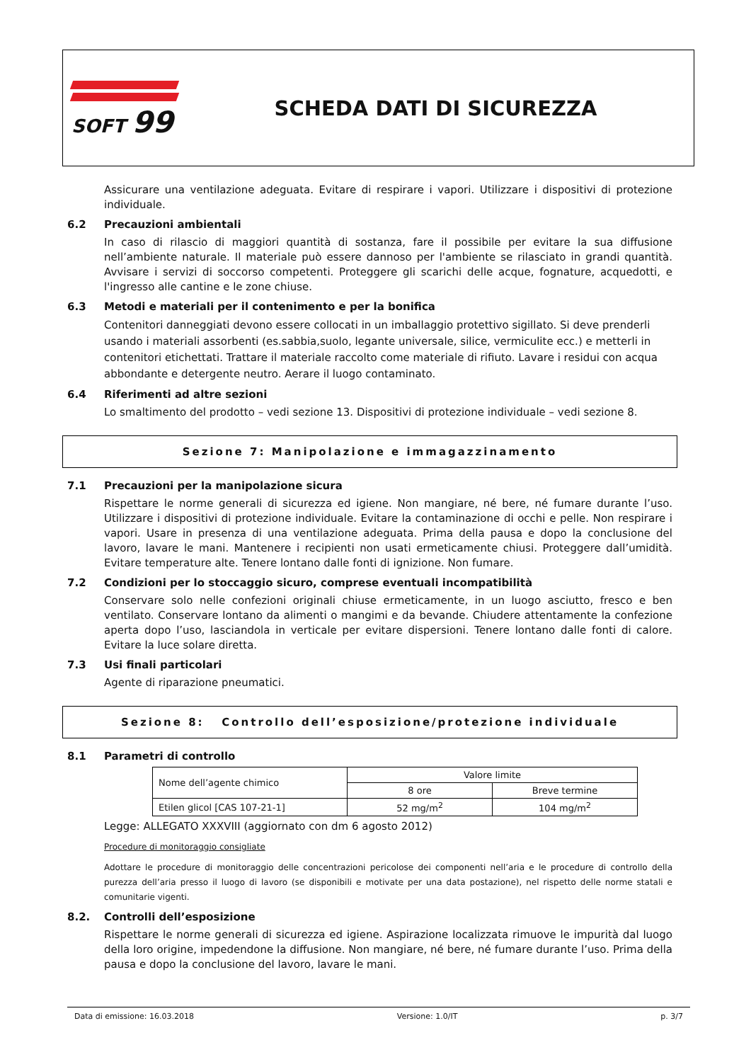SOFT 99
SCHEDA DATI DI SICUREZZA
Assicurare una ventilazione adeguata. Evitare di respirare i vapori. Utilizzare i dispositivi di protezione individuale.
6.2 Precauzioni ambientali
In caso di rilascio di maggiori quantità di sostanza, fare il possibile per evitare la sua diffusione nell’ambiente naturale. Il materiale può essere dannoso per l'ambiente se rilasciato in grandi quantità. Avvisare i servizi di soccorso competenti. Proteggere gli scarichi delle acque, fognature, acquedotti, e l'ingresso alle cantine e le zone chiuse.
6.3 Metodi e materiali per il contenimento e per la bonifica
Contenitori danneggiati devono essere collocati in un imballaggio protettivo sigillato. Si deve prenderli usando i materiali assorbenti (es.sabbia,suolo, legante universale, silice, vermiculite ecc.) e metterli in contenitori etichettati. Trattare il materiale raccolto come materiale di rifiuto. Lavare i residui con acqua abbondante e detergente neutro. Aerare il luogo contaminato.
6.4 Riferimenti ad altre sezioni
Lo smaltimento del prodotto – vedi sezione 13. Dispositivi di protezione individuale – vedi sezione 8.
Sezione 7: Manipolazione e immagazzinamento
7.1 Precauzioni per la manipolazione sicura
Rispettare le norme generali di sicurezza ed igiene. Non mangiare, né bere, né fumare durante l’uso. Utilizzare i dispositivi di protezione individuale. Evitare la contaminazione di occhi e pelle. Non respirare i vapori. Usare in presenza di una ventilazione adeguata. Prima della pausa e dopo la conclusione del lavoro, lavare le mani. Mantenere i recipienti non usati ermeticamente chiusi. Proteggere dall’umidità. Evitare temperature alte. Tenere lontano dalle fonti di ignizione. Non fumare.
7.2 Condizioni per lo stoccaggio sicuro, comprese eventuali incompatibilità
Conservare solo nelle confezioni originali chiuse ermeticamente, in un luogo asciutto, fresco e ben ventilato. Conservare lontano da alimenti o mangimi e da bevande. Chiudere attentamente la confezione aperta dopo l’uso, lasciandola in verticale per evitare dispersioni. Tenere lontano dalle fonti di calore. Evitare la luce solare diretta.
7.3 Usi finali particolari
Agente di riparazione pneumatici.
Sezione 8: Controllo dell’esposizione/protezione individuale
8.1 Parametri di controllo
| Nome dell’agente chimico | Valore limite | |
| --- | --- | --- |
| | 8 ore | Breve termine |
| Etilen glicol [CAS 107-21-1] | 52 mg/m<sup>2</sup> | 104 mg/m<sup>2</sup> |
Legge: ALLEGATO XXXVIII (aggiornato con dm 6 agosto 2012)
Procedure di monitoraggio consigliate
Adottare le procedure di monitoraggio delle concentrazioni pericolose dei componenti nell’aria e le procedure di controllo della purezza dell’aria presso il luogo di lavoro (se disponibili e motivate per una data postazione), nel rispetto delle norme statali e comunitarie vigenti.
8.2. Controlli dell’esposizione
Rispettare le norme generali di sicurezza ed igiene. Aspirazione localizzata rimuove le impurità dal luogo della loro origine, impedendone la diffusione. Non mangiare, né bere, né fumare durante l’uso. Prima della pausa e dopo la conclusione del lavoro, lavare le mani.
Data di emissione: 16.03.2018 Versione: 1.0/IT p. 3/7